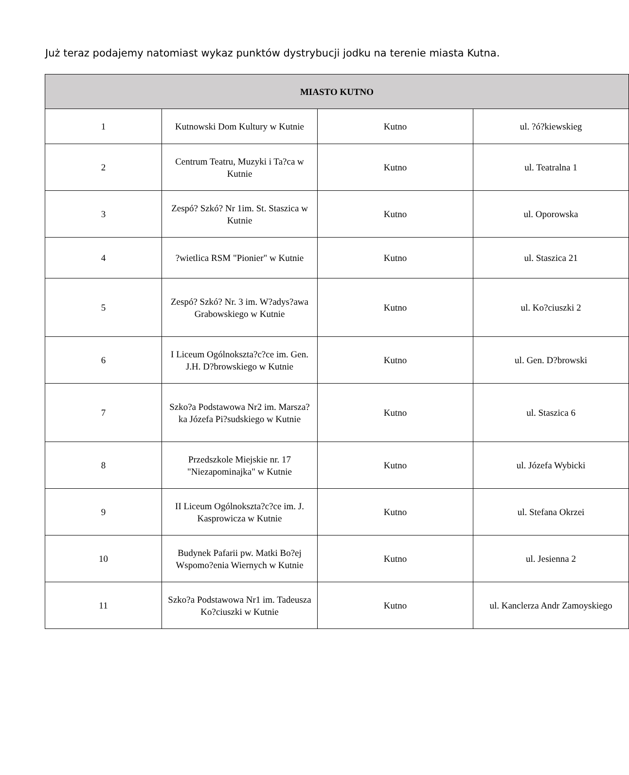Już teraz podajemy natomiast wykaz punktów dystrybucji jodku na terenie miasta Kutna.
| MIASTO KUTNO | | | |
| --- | --- | --- | --- |
| 1 | Kutnowski Dom Kultury w Kutnie | Kutno | ul. ?ó?kiewskieg |
| 2 | Centrum Teatru, Muzyki i Ta?ca w Kutnie | Kutno | ul. Teatralna 1 |
| 3 | Zespó? Szkó? Nr 1im. St. Staszica w Kutnie | Kutno | ul. Oporowska |
| 4 | ?wietlica RSM "Pionier" w Kutnie | Kutno | ul. Staszica 21 |
| 5 | Zespó? Szkó? Nr. 3 im. W?adys?awa Grabowskiego w Kutnie | Kutno | ul. Ko?ciuszki 2 |
| 6 | I Liceum Ogólnokszta?c?ce im. Gen. J.H. D?browskiego w Kutnie | Kutno | ul. Gen. D?browski |
| 7 | Szko?a Podstawowa Nr2 im. Marsza?ka Józefa Pi?sudskiego w Kutnie | Kutno | ul. Staszica 6 |
| 8 | Przedszkole Miejskie nr. 17 "Niezapominajka" w Kutnie | Kutno | ul. Józefa Wybicki |
| 9 | II Liceum Ogólnokszta?c?ce im. J. Kasprowicza w Kutnie | Kutno | ul. Stefana Okrzei |
| 10 | Budynek Pafarii pw. Matki Bo?ej Wspomo?enia Wiernych w Kutnie | Kutno | ul. Jesienna 2 |
| 11 | Szko?a Podstawowa Nr1 im. Tadeusza Ko?ciuszki w Kutnie | Kutno | ul. Kanclerza Andr Zamoyskiego |